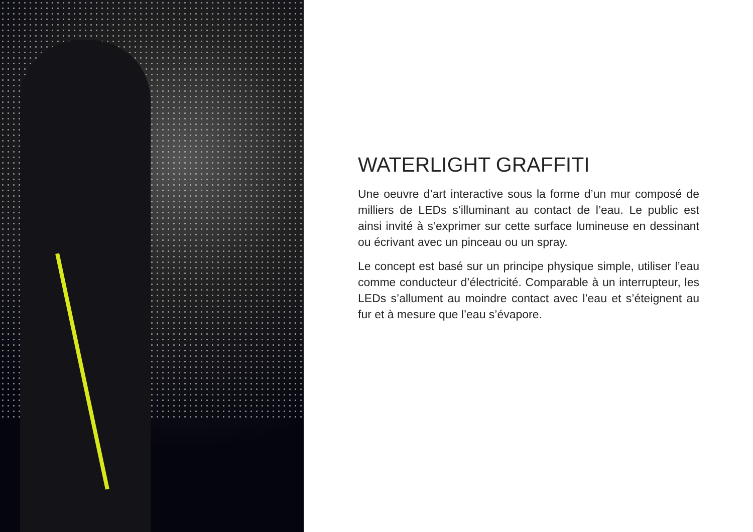WATERLIGHT GRAFFITI
Une oeuvre d’art interactive sous la forme d’un mur composé de milliers de LEDs s’illuminant au contact de l’eau. Le public est ainsi invité à s’exprimer sur cette surface lumineuse en dessinant ou écrivant avec un pinceau ou un spray.
Le concept est basé sur un principe physique simple, utiliser l’eau comme conducteur d’électricité. Comparable à un interrupteur, les LEDs s’allument au moindre contact avec l’eau et s’éteignent au fur et à mesure que l’eau s’évapore.